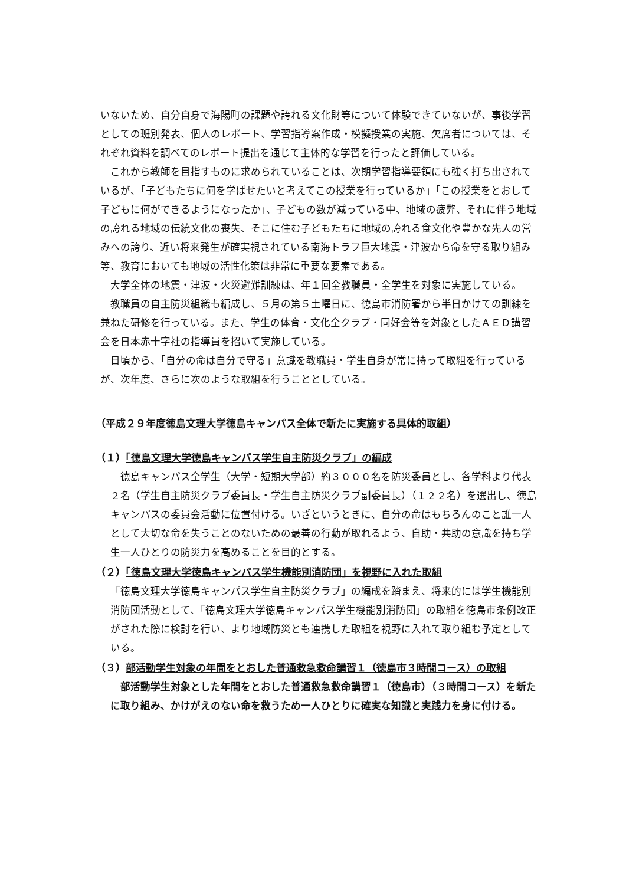いないため、自分自身で海陽町の課題や誇れる文化財等について体験できていないが、事後学習としての班別発表、個人のレポート、学習指導案作成・模擬授業の実施、欠席者については、それぞれ資料を調べてのレポート提出を通じて主体的な学習を行ったと評価している。
これから教師を目指すものに求められていることは、次期学習指導要領にも強く打ち出されているが、「子どもたちに何を学ばせたいと考えてこの授業を行っているか」「この授業をとおして子どもに何ができるようになったか」、子どもの数が減っている中、地域の疲弊、それに伴う地域の誇れる地域の伝統文化の喪失、そこに住む子どもたちに地域の誇れる食文化や豊かな先人の営みへの誇り、近い将来発生が確実視されている南海トラフ巨大地震・津波から命を守る取り組み等、教育においても地域の活性化策は非常に重要な要素である。
大学全体の地震・津波・火災避難訓練は、年１回全教職員・全学生を対象に実施している。
教職員の自主防災組織も編成し、５月の第５土曜日に、徳島市消防署から半日かけての訓練を兼ねた研修を行っている。また、学生の体育・文化全クラブ・同好会等を対象としたＡＥＤ講習会を日本赤十字社の指導員を招いて実施している。
日頃から、「自分の命は自分で守る」意識を教職員・学生自身が常に持って取組を行っているが、次年度、さらに次のような取組を行うこととしている。
（平成２９年度徳島文理大学徳島キャンパス全体で新たに実施する具体的取組）
（１）「徳島文理大学徳島キャンパス学生自主防災クラブ」の編成
徳島キャンパス全学生（大学・短期大学部）約３０００名を防災委員とし、各学科より代表２名（学生自主防災クラブ委員長・学生自主防災クラブ副委員長）（１２２名）を選出し、徳島キャンパスの委員会活動に位置付ける。いざというときに、自分の命はもちろんのこと誰一人として大切な命を失うことのないための最善の行動が取れるよう、自助・共助の意識を持ち学生一人ひとりの防災力を高めることを目的とする。
（２）「徳島文理大学徳島キャンパス学生機能別消防団」を視野に入れた取組
「徳島文理大学徳島キャンパス学生自主防災クラブ」の編成を踏まえ、将来的には学生機能別消防団活動として、「徳島文理大学徳島キャンパス学生機能別消防団」の取組を徳島市条例改正がされた際に検討を行い、より地域防災とも連携した取組を視野に入れて取り組む予定としている。
（３）部活動学生対象の年間をとおした普通救急救命講習１（徳島市３時間コース）の取組
部活動学生対象とした年間をとおした普通救急救命講習１（徳島市）（３時間コース）を新たに取り組み、かけがえのない命を救うため一人ひとりに確実な知識と実践力を身に付ける。